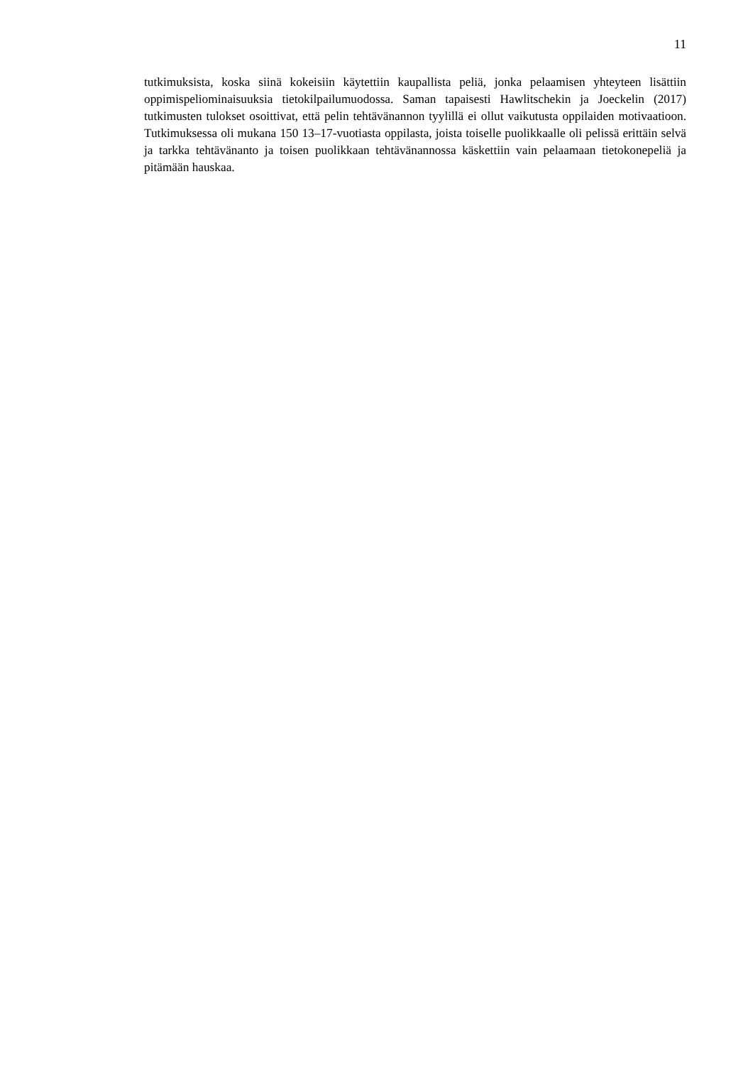11
tutkimuksista, koska siinä kokeisiin käytettiin kaupallista peliä, jonka pelaamisen yhteyteen lisättiin oppimispeliominaisuuksia tietokilpailumuodossa. Saman tapaisesti Hawlitschekin ja Joeckelin (2017) tutkimusten tulokset osoittivat, että pelin tehtävänannon tyylillä ei ollut vaikutusta oppilaiden motivaatioon. Tutkimuksessa oli mukana 150 13–17-vuotiasta oppilasta, joista toiselle puolikkaalle oli pelissä erittäin selvä ja tarkka tehtävänanto ja toisen puolikkaan tehtävänannossa käskettiin vain pelaamaan tietokonepeliä ja pitämään hauskaa.